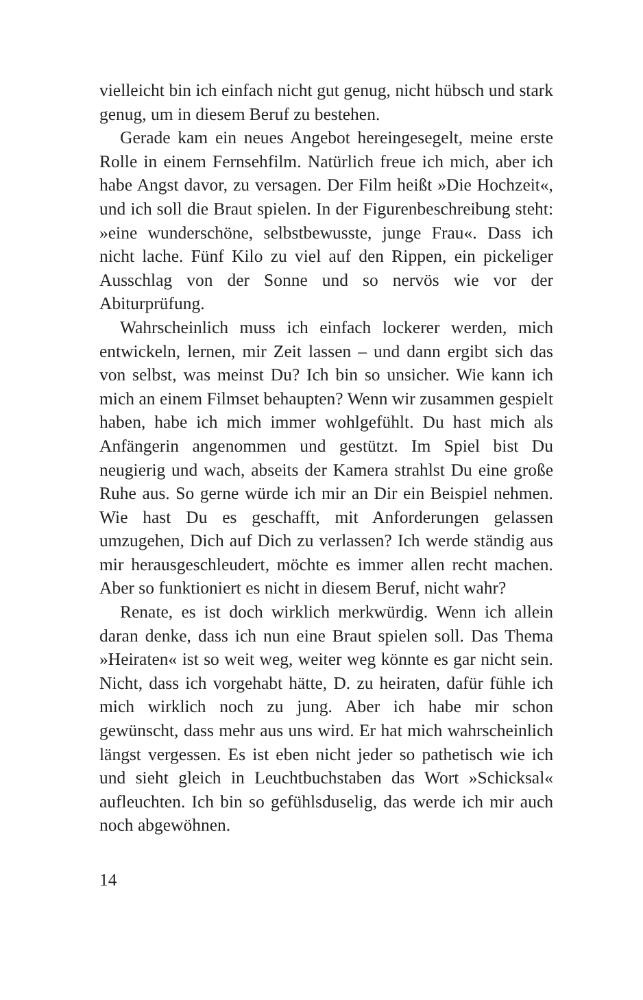vielleicht bin ich einfach nicht gut genug, nicht hübsch und stark genug, um in diesem Beruf zu bestehen.
Gerade kam ein neues Angebot hereingesegelt, meine erste Rolle in einem Fernsehfilm. Natürlich freue ich mich, aber ich habe Angst davor, zu versagen. Der Film heißt »Die Hochzeit«, und ich soll die Braut spielen. In der Figurenbeschreibung steht: »eine wunderschöne, selbstbewusste, junge Frau«. Dass ich nicht lache. Fünf Kilo zu viel auf den Rippen, ein pickeliger Ausschlag von der Sonne und so nervös wie vor der Abiturprüfung.
Wahrscheinlich muss ich einfach lockerer werden, mich entwickeln, lernen, mir Zeit lassen – und dann ergibt sich das von selbst, was meinst Du? Ich bin so unsicher. Wie kann ich mich an einem Filmset behaupten? Wenn wir zusammen gespielt haben, habe ich mich immer wohlgefühlt. Du hast mich als Anfängerin angenommen und gestützt. Im Spiel bist Du neugierig und wach, abseits der Kamera strahlst Du eine große Ruhe aus. So gerne würde ich mir an Dir ein Beispiel nehmen. Wie hast Du es geschafft, mit Anforderungen gelassen umzugehen, Dich auf Dich zu verlassen? Ich werde ständig aus mir herausgeschleudert, möchte es immer allen recht machen. Aber so funktioniert es nicht in diesem Beruf, nicht wahr?
Renate, es ist doch wirklich merkwürdig. Wenn ich allein daran denke, dass ich nun eine Braut spielen soll. Das Thema »Heiraten« ist so weit weg, weiter weg könnte es gar nicht sein. Nicht, dass ich vorgehabt hätte, D. zu heiraten, dafür fühle ich mich wirklich noch zu jung. Aber ich habe mir schon gewünscht, dass mehr aus uns wird. Er hat mich wahrscheinlich längst vergessen. Es ist eben nicht jeder so pathetisch wie ich und sieht gleich in Leuchtbuchstaben das Wort »Schicksal« aufleuchten. Ich bin so gefühlsduselig, das werde ich mir auch noch abgewöhnen.
14